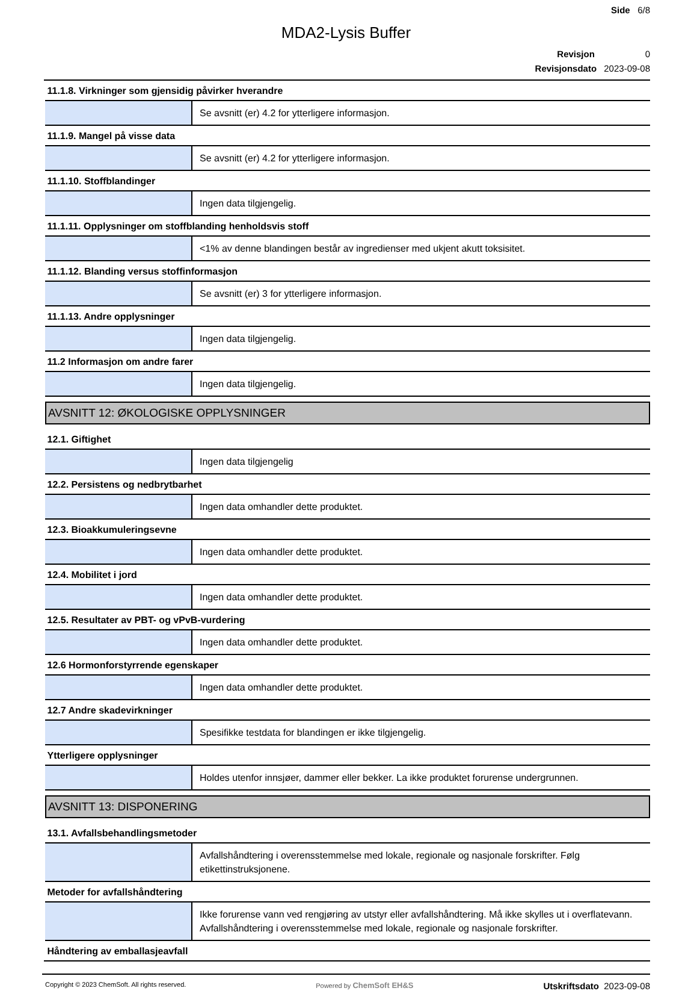Side 6/8
MDA2-Lysis Buffer
Revisjon 0
Revisjonsdato 2023-09-08
| 11.1.8. Virkninger som gjensidig påvirker hverandre | |
| | Se avsnitt (er) 4.2 for ytterligere informasjon. |
| 11.1.9. Mangel på visse data | |
| | Se avsnitt (er) 4.2 for ytterligere informasjon. |
| 11.1.10. Stoffblandinger | |
| | Ingen data tilgjengelig. |
| 11.1.11. Opplysninger om stoffblanding henholdsvis stoff | |
| | <1% av denne blandingen består av ingredienser med ukjent akutt toksisitet. |
| 11.1.12. Blanding versus stoffinformasjon | |
| | Se avsnitt (er) 3 for ytterligere informasjon. |
| 11.1.13. Andre opplysninger | |
| | Ingen data tilgjengelig. |
| 11.2 Informasjon om andre farer | |
| | Ingen data tilgjengelig. |
AVSNITT 12: ØKOLOGISKE OPPLYSNINGER
| 12.1. Giftighet | |
| | Ingen data tilgjengelig |
| 12.2. Persistens og nedbrytbarhet | |
| | Ingen data omhandler dette produktet. |
| 12.3. Bioakkumuleringsevne | |
| | Ingen data omhandler dette produktet. |
| 12.4. Mobilitet i jord | |
| | Ingen data omhandler dette produktet. |
| 12.5. Resultater av PBT- og vPvB-vurdering | |
| | Ingen data omhandler dette produktet. |
| 12.6 Hormonforstyrrende egenskaper | |
| | Ingen data omhandler dette produktet. |
| 12.7 Andre skadevirkninger | |
| | Spesifikke testdata for blandingen er ikke tilgjengelig. |
| Ytterligere opplysninger | |
| | Holdes utenfor innsjøer, dammer eller bekker. La ikke produktet forurense undergrunnen. |
AVSNITT 13: DISPONERING
| 13.1. Avfallsbehandlingsmetoder | |
| | Avfallshåndtering i overensstemmelse med lokale, regionale og nasjonale forskrifter. Følg etikettinstruksjonene. |
| Metoder for avfallshåndtering | |
| | Ikke forurense vann ved rengjøring av utstyr eller avfallshåndtering. Må ikke skylles ut i overflatevann. Avfallshåndtering i overensstemmelse med lokale, regionale og nasjonale forskrifter. |
| Håndtering av emballasjeavfall | |
Copyright © 2023 ChemSoft. All rights reserved. Powered by ChemSoft EH&S Utskriftsdato 2023-09-08